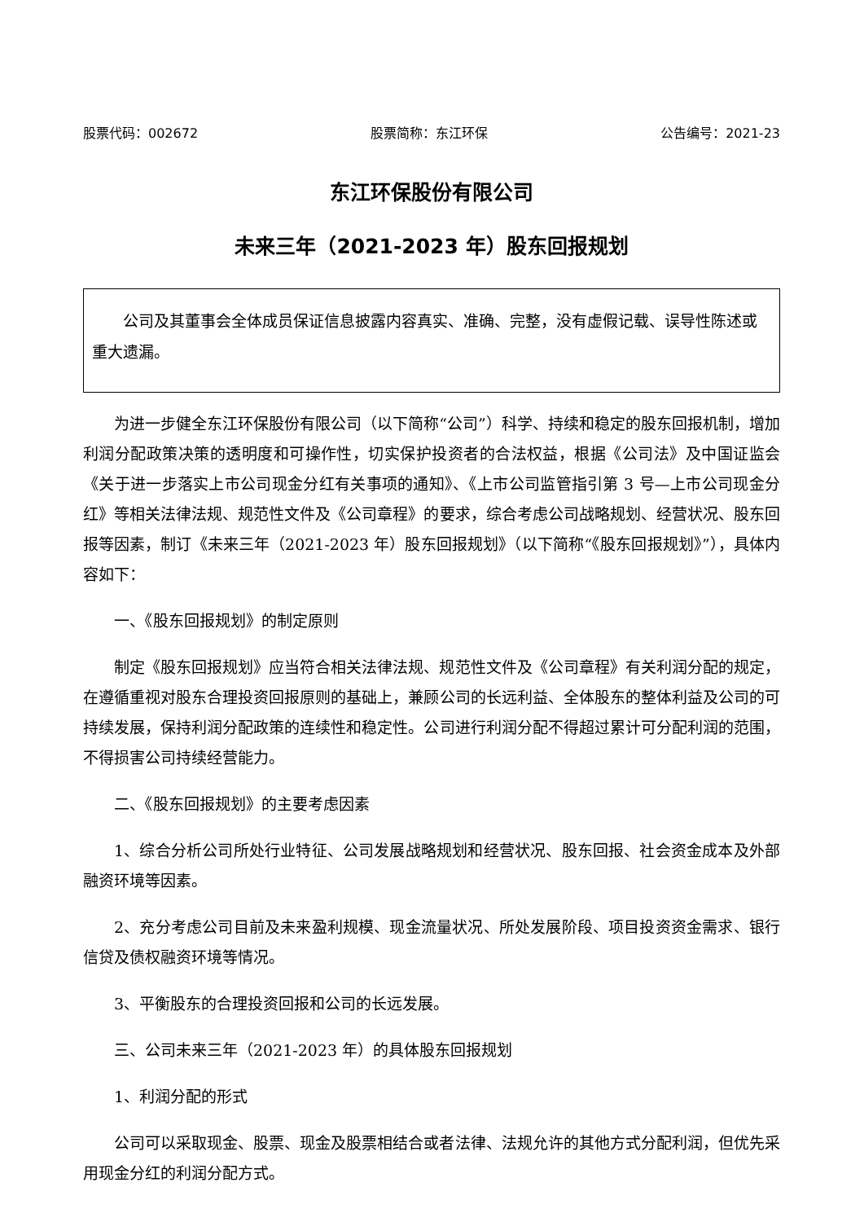股票代码：002672 股票简称：东江环保 公告编号：2021-23
东江环保股份有限公司
未来三年（2021-2023 年）股东回报规划
公司及其董事会全体成员保证信息披露内容真实、准确、完整，没有虚假记载、误导性陈述或重大遗漏。
为进一步健全东江环保股份有限公司（以下简称“公司”）科学、持续和稳定的股东回报机制，增加利润分配政策决策的透明度和可操作性，切实保护投资者的合法权益，根据《公司法》及中国证监会《关于进一步落实上市公司现金分红有关事项的通知》、《上市公司监管指引第 3 号—上市公司现金分红》等相关法律法规、规范性文件及《公司章程》的要求，综合考虑公司战略规划、经营状况、股东回报等因素，制订《未来三年（2021-2023 年）股东回报规划》（以下简称“《股东回报规划》”），具体内容如下：
一、《股东回报规划》的制定原则
制定《股东回报规划》应当符合相关法律法规、规范性文件及《公司章程》有关利润分配的规定，在遵循重视对股东合理投资回报原则的基础上，兼顾公司的长远利益、全体股东的整体利益及公司的可持续发展，保持利润分配政策的连续性和稳定性。公司进行利润分配不得超过累计可分配利润的范围，不得损害公司持续经营能力。
二、《股东回报规划》的主要考虑因素
1、综合分析公司所处行业特征、公司发展战略规划和经营状况、股东回报、社会资金成本及外部融资环境等因素。
2、充分考虑公司目前及未来盈利规模、现金流量状况、所处发展阶段、项目投资资金需求、银行信贷及债权融资环境等情况。
3、平衡股东的合理投资回报和公司的长远发展。
三、公司未来三年（2021-2023 年）的具体股东回报规划
1、利润分配的形式
公司可以采取现金、股票、现金及股票相结合或者法律、法规允许的其他方式分配利润，但优先采用现金分红的利润分配方式。